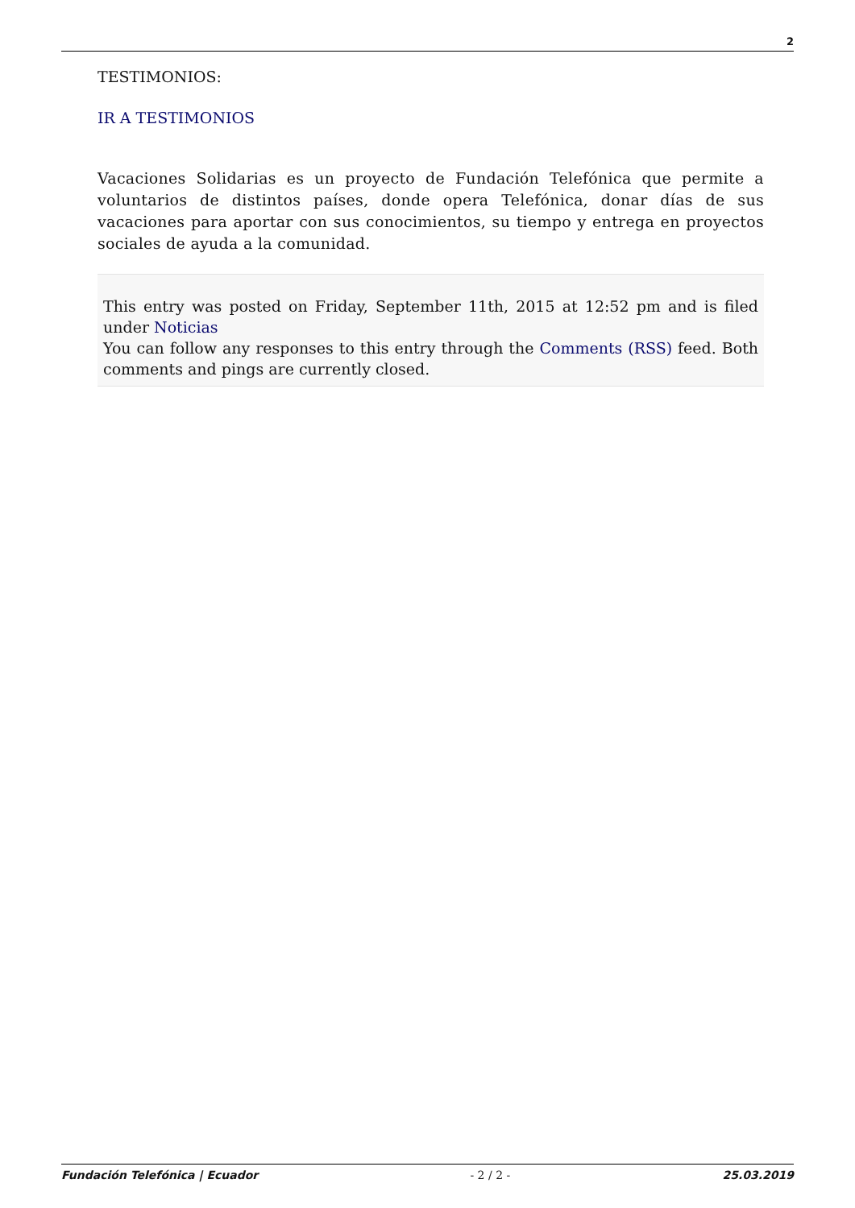2
TESTIMONIOS:
IR A TESTIMONIOS
Vacaciones Solidarias es un proyecto de Fundación Telefónica que permite a voluntarios de distintos países, donde opera Telefónica, donar días de sus vacaciones para aportar con sus conocimientos, su tiempo y entrega en proyectos sociales de ayuda a la comunidad.
This entry was posted on Friday, September 11th, 2015 at 12:52 pm and is filed under Noticias
You can follow any responses to this entry through the Comments (RSS) feed. Both comments and pings are currently closed.
Fundación Telefónica | Ecuador - 2 / 2 - 25.03.2019